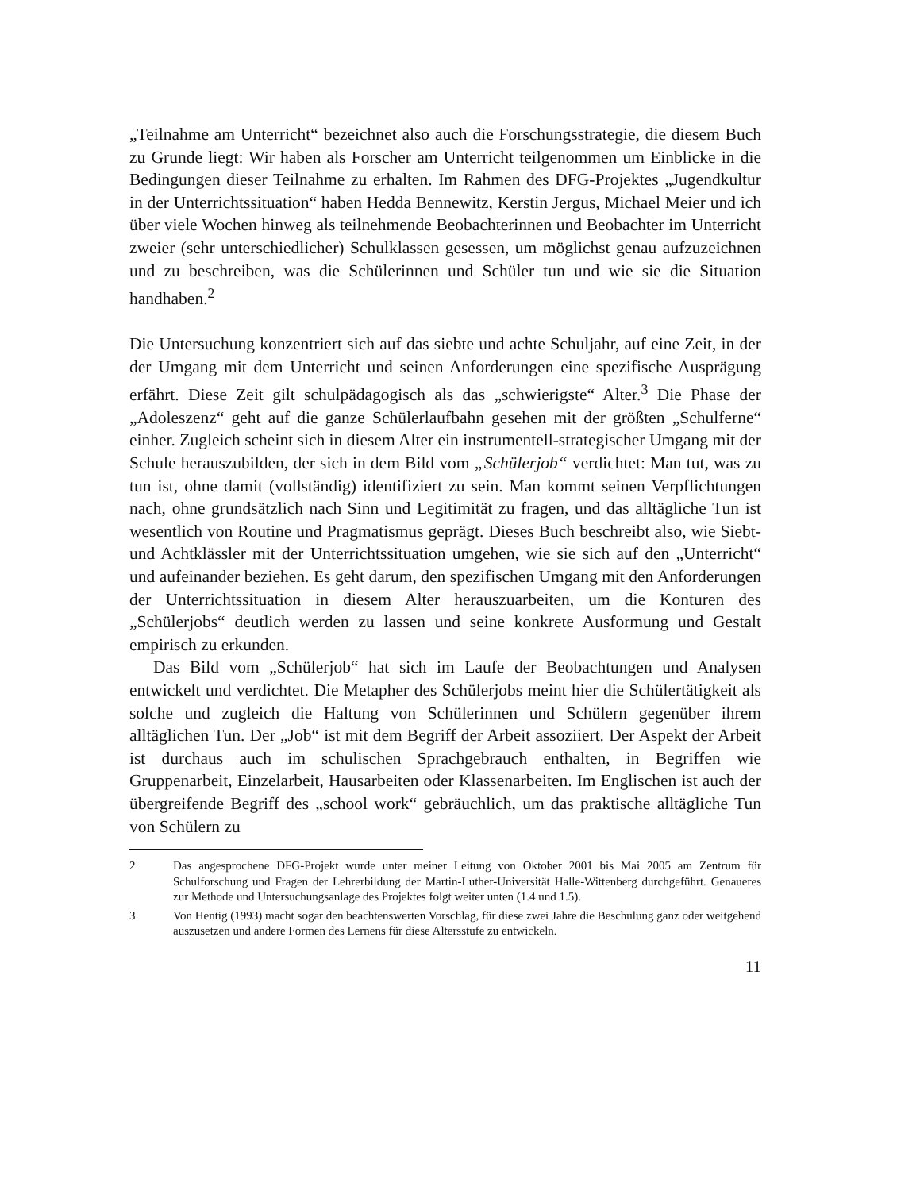„Teilnahme am Unterricht“ bezeichnet also auch die Forschungsstrategie, die diesem Buch zu Grunde liegt: Wir haben als Forscher am Unterricht teilgenommen um Einblicke in die Bedingungen dieser Teilnahme zu erhalten. Im Rahmen des DFG-Projektes „Jugendkultur in der Unterrichtssituation“ haben Hedda Bennewitz, Kerstin Jergus, Michael Meier und ich über viele Wochen hinweg als teilnehmende Beobachterinnen und Beobachter im Unterricht zweier (sehr unterschiedlicher) Schulklassen gesessen, um möglichst genau aufzuzeichnen und zu beschreiben, was die Schülerinnen und Schüler tun und wie sie die Situation handhaben.<sup>2</sup>
Die Untersuchung konzentriert sich auf das siebte und achte Schuljahr, auf eine Zeit, in der der Umgang mit dem Unterricht und seinen Anforderungen eine spezifische Ausprägung erfährt. Diese Zeit gilt schulpädagogisch als das „schwierigste“ Alter.<sup>3</sup> Die Phase der „Adoleszenz“ geht auf die ganze Schülerlaufbahn gesehen mit der größten „Schulferne“ einher. Zugleich scheint sich in diesem Alter ein instrumentell-strategischer Umgang mit der Schule herauszubilden, der sich in dem Bild vom „Schülerjob“ verdichtet: Man tut, was zu tun ist, ohne damit (vollständig) identifiziert zu sein. Man kommt seinen Verpflichtungen nach, ohne grundsätzlich nach Sinn und Legitimität zu fragen, und das alltägliche Tun ist wesentlich von Routine und Pragmatismus geprägt. Dieses Buch beschreibt also, wie Siebt- und Achtklässler mit der Unterrichtssituation umgehen, wie sie sich auf den „Unterricht“ und aufeinander beziehen. Es geht darum, den spezifischen Umgang mit den Anforderungen der Unterrichtssituation in diesem Alter herauszuarbeiten, um die Konturen des „Schülerjobs“ deutlich werden zu lassen und seine konkrete Ausformung und Gestalt empirisch zu erkunden.
Das Bild vom „Schülerjob“ hat sich im Laufe der Beobachtungen und Analysen entwickelt und verdichtet. Die Metapher des Schülerjobs meint hier die Schülertätigkeit als solche und zugleich die Haltung von Schülerinnen und Schülern gegenüber ihrem alltäglichen Tun. Der „Job“ ist mit dem Begriff der Arbeit assoziiert. Der Aspekt der Arbeit ist durchaus auch im schulischen Sprachgebrauch enthalten, in Begriffen wie Gruppenarbeit, Einzelarbeit, Hausarbeiten oder Klassenarbeiten. Im Englischen ist auch der übergreifende Begriff des „school work“ gebräuchlich, um das praktische alltägliche Tun von Schülern zu
2 Das angesprochene DFG-Projekt wurde unter meiner Leitung von Oktober 2001 bis Mai 2005 am Zentrum für Schulforschung und Fragen der Lehrerbildung der Martin-Luther-Universität Halle-Wittenberg durchgeführt. Genaueres zur Methode und Untersuchungsanlage des Projektes folgt weiter unten (1.4 und 1.5).
3 Von Hentig (1993) macht sogar den beachtenswerten Vorschlag, für diese zwei Jahre die Beschulung ganz oder weitgehend auszusetzen und andere Formen des Lernens für diese Altersstufe zu entwickeln.
11